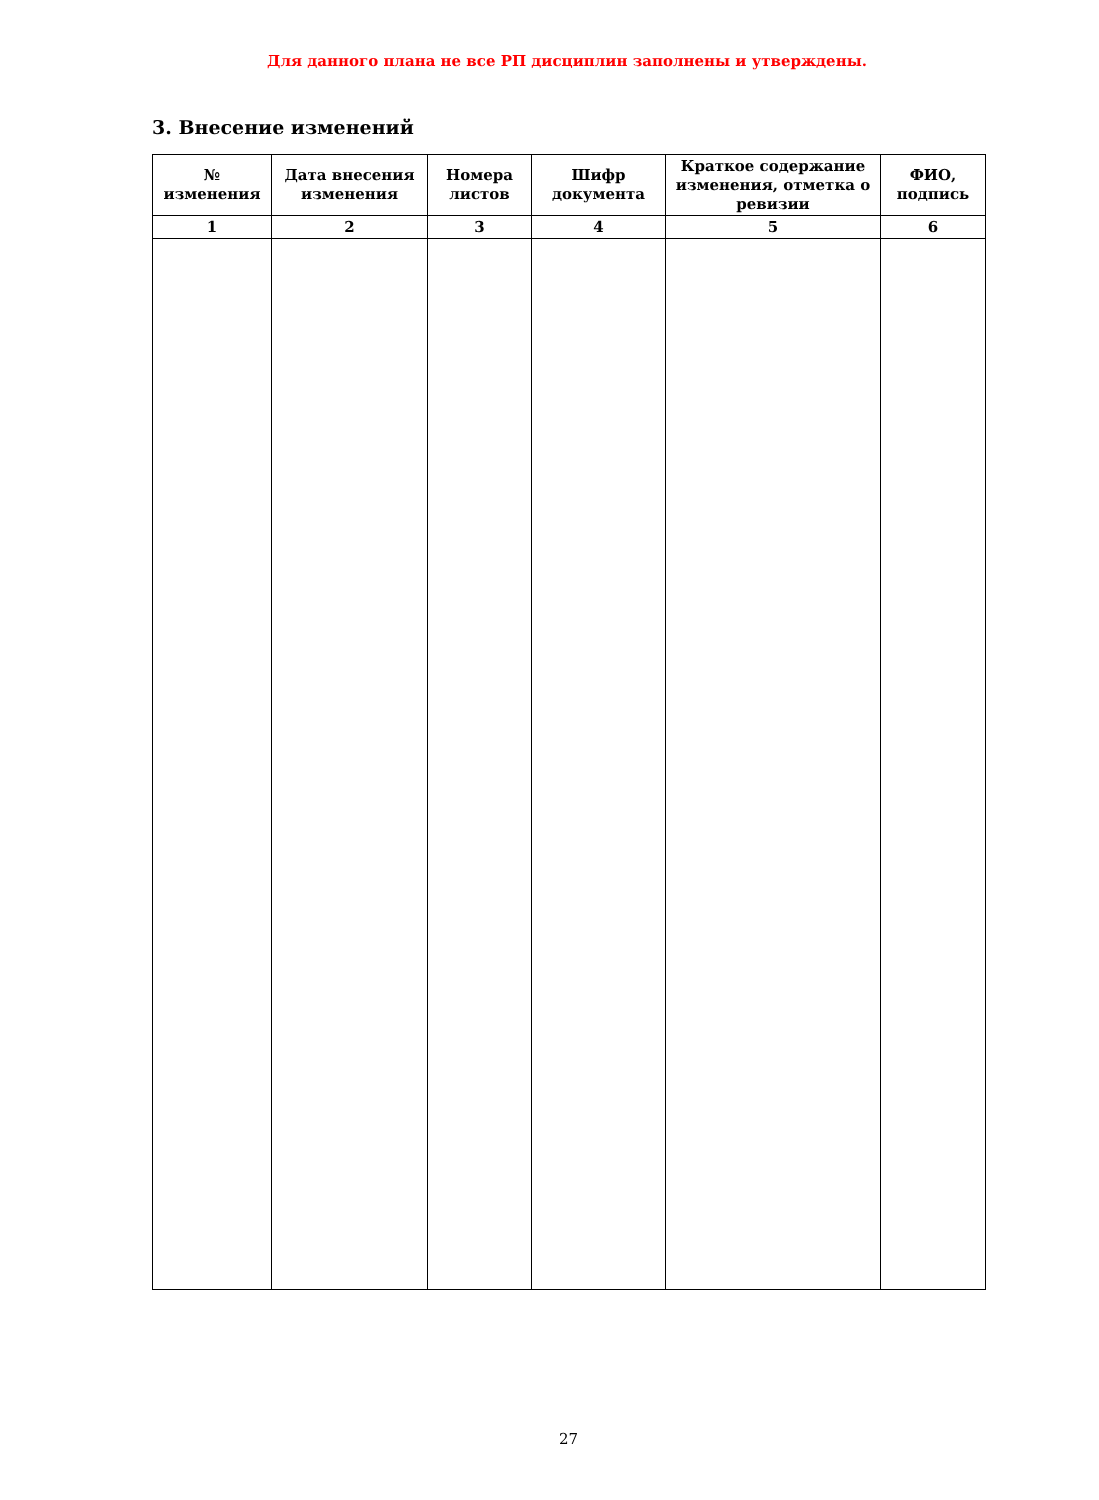Для данного плана не все РП дисциплин заполнены и утверждены.
3. Внесение изменений
| № изменения | Дата внесения изменения | Номера листов | Шифр документа | Краткое содержание изменения, отметка о ревизии | ФИО, подпись |
| --- | --- | --- | --- | --- | --- |
| 1 | 2 | 3 | 4 | 5 | 6 |
27